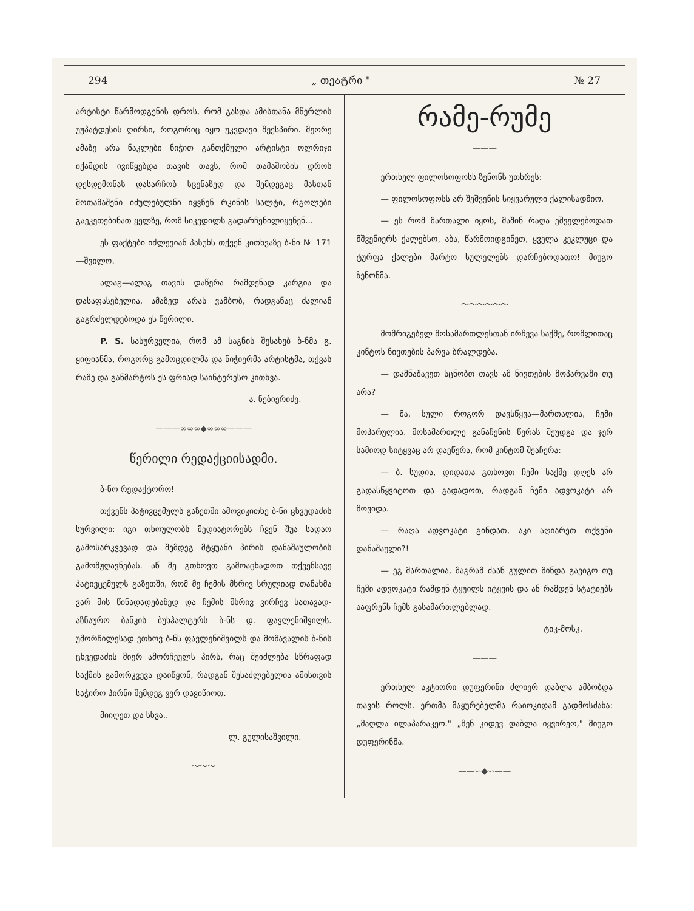294 „ თეატრი " № 27
არტისტი წარმოდგენის დროს, რომ გასდა ამისთანა მწერლის უუპატდესის ღირსი, როგორიც იყო უკვდავი შექსპირი. მეორე ამაზე არა ნაკლები ნიჭით განთქმული არტისტი ოლრიჯი იქამდის ივიწყებდა თავის თავს, რომ თამაშობის დროს დესდემონას დასარჩობ სცენაზედ და შემდეგაც მასთან მოთამაშენი იძულებულნი იყვნენ რკინის სალტი, რგოლები გაეკეთებინათ ყელზე, რომ სიკვდილს გადარჩენილიყვნენ...
ეს ფაქტები იძლევიან პასუხს თქვენ კითხვაზე ბ-ნი № 171 —შვილო.
ალაგ—ალაგ თავის დაწერა რამდენად კარგია და დასაფასებელია, ამაზედ არას ვამბობ, რადგანაც ძალიან გაგრძელდებოდა ეს წერილი.
P. S. სასურველია, რომ ამ საგნის შესახებ ბ-ნმა გ. ყიფიანმა, როგორც გამოცდილმა და ნიჭიერმა არტისტმა, თქვას რამე და განმარტოს ეს ფრიად საინტერესო კითხვა.
ა. ნებიერიძე.
———∞∞∞◆∞∞∞———
წერილი რედაქციისადმი.
ბ-ნო რედაქტორო!
თქვენს პატივცემულს გაზეთში ამოვიკითხე ბ-ნი ცხვედაძის სურვილი: იგი თხოულობს მედიატორებს ჩვენ შუა სადაო გამოსარკვევად და შემდეგ მტყუანი პირის დანაშაულობის გამომჟღავნებას. აწ მე გთხოვთ გამოაცხადოთ თქვენსავე პატივცემულს გაზეთში, რომ მე ჩემის მხრივ სრულიად თანახმა ვარ მის წინადადებაზედ და ჩემის მხრივ ვირჩევ სათავად-აზნაურო ბანკის ბუხჰალტერს ბ-ნს დ. ფავლენიშვილს. უმორჩილესად ვთხოვ ბ-ნს ფავლენიშვილს და მომავალის ბ-ნის ცხვედაძის მიერ ამორჩეულს პირს, რაც შეიძლება სწრაფად საქმის გამორკვევა დაიწყონ, რადგან შესაძლებელია ამისთვის საჭირო პირნი შემდეგ ვერ დავიწიოთ.
მიიღეთ და სხვა..
ლ. გულისაშვილი.
〜〜〜
რამე-რუმე
———
ერთხელ ფილოსოფოსს ზენონს უთხრეს:
— ფილოსოფოსს არ შეშვენის სიყვარული ქალისადმიო.
— ეს რომ მართალი იყოს, მაშინ რაღა ეშველებოდათ მშვენიერს ქალებსო, აბა, წარმოიდგინეთ, ყველა კეკლუცი და ტურფა ქალები მარტო სულელებს დარჩებოდათო! მიუგო ზენონმა.
〜〜〜〜〜〜
მომრიგებელ მოსამართლესთან ირჩევა საქმე, რომლითაც კინტოს ნივთების პარვა ბრალდება.
— დამნაშავეთ სცნობთ თავს ამ ნივთების მოპარვაში თუ არა?
— მა, სული როგორ დავსწყვა—მართალია, ჩემი მოპარულია. მოსამართლე განაჩენის წერას შეუდგა და ჯერ სამიოდ სიტყვაც არ დაეწერა, რომ კინტომ შეაჩერა:
— ბ. სუდია, დიდათა გთხოვთ ჩემი საქმე დღეს არ გადასწყვიტოთ და გადადოთ, რადგან ჩემი ადვოკატი არ მოვიდა.
— რაღა ადვოკატი გინდათ, აკი აღიარეთ თქვენი დანაშაული?!
— ეგ მართალია, მაგრამ ძაან გულით მინდა გავიგო თუ ჩემი ადვოკატი რამდენ ტყუილს იტყვის და ან რამდენ სტატიებს ააფრენს ჩემს გასამართლებლად.
ტიკ-მოსკ.
———
ერთხელ აკტიორი დუფერინი ძლიერ დაბლა ამბობდა თავის როლს. ერთმა მაყურებელმა რაიოკიდამ გადმოსძახა: „მაღლა ილაპარაკეო." „შენ კიდევ დაბლა იყვირეო," მიუგო დუფერინმა.
——∽◆∽——